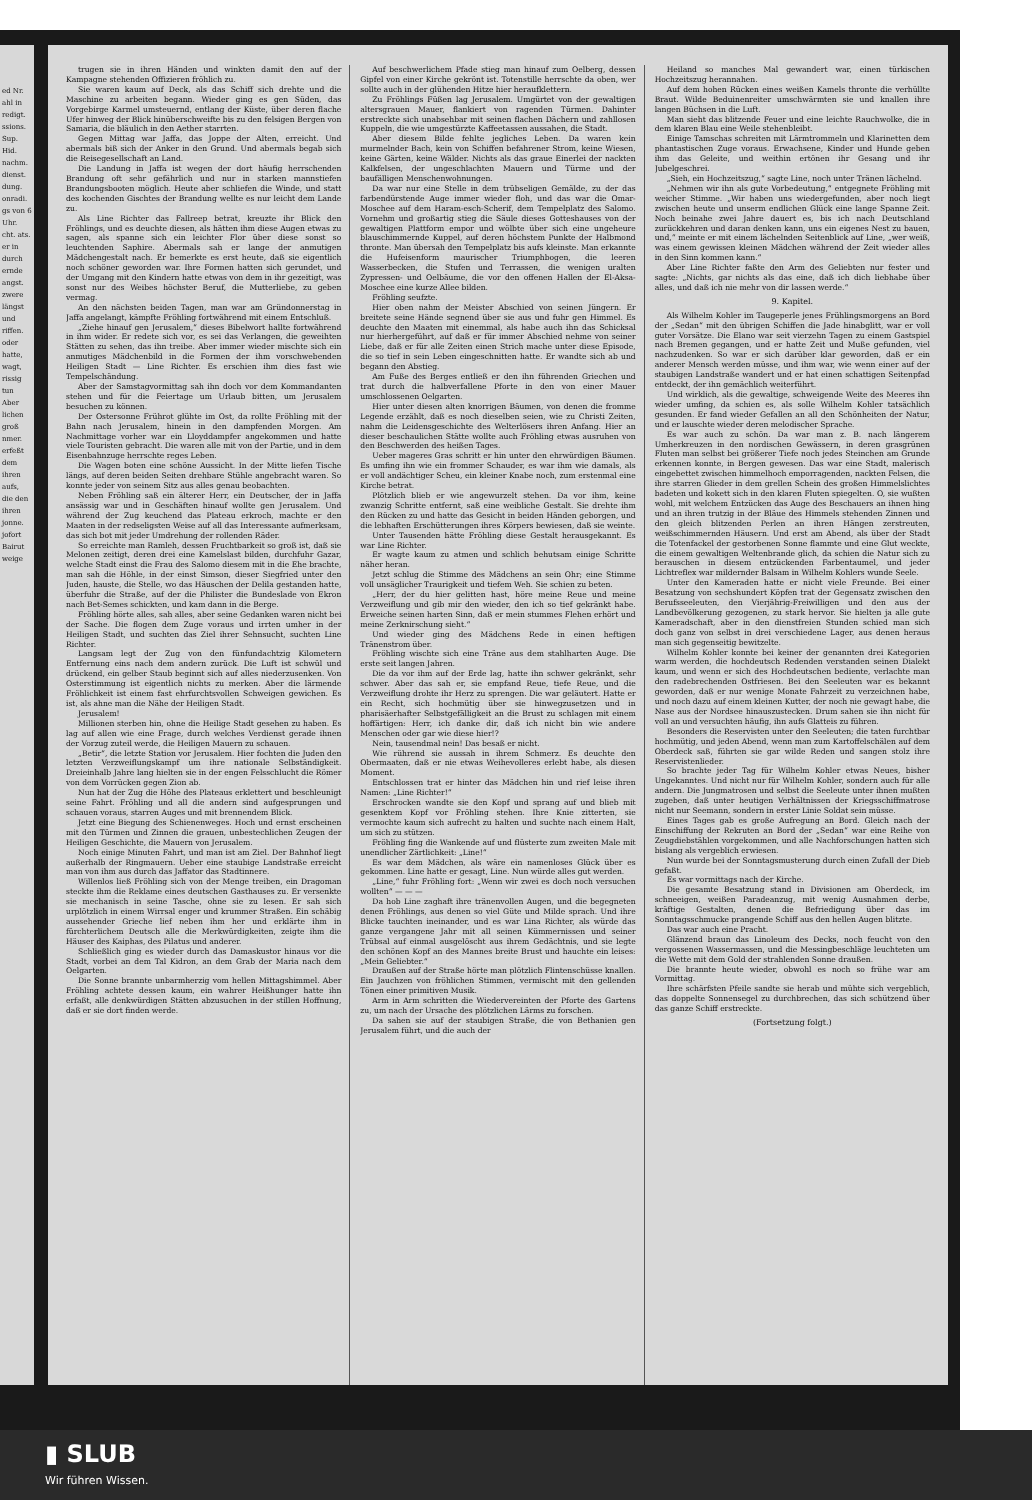ed Nr. ahl in redigt. ssions. Sup. Hid. nachm. dienst. dung. onradi. gs von 6 Uhr. cht. ats. er in durch ernde angst. zwere längst und riffen. oder hatte, wagt, rissig tun Aber lichen groß nmer. erfeßt dem ihren aufs, die den ihren jonne. jofort Bairut weige
trugen sie in ihren Händen und winkten damit den auf der Kampagne stehenden Offizieren fröhlich zu.
Sie waren kaum auf Deck, als das Schiff sich drehte und die Maschine zu arbeiten begann. Wieder ging es gen Süden, das Vorgebirge Karmel umsteuernd, entlang der Küste, über deren flache Ufer hinweg der Blick hinüberschweifte bis zu den felsigen Bergen von Samaria, die bläulich in den Aether starrten.
Gegen Mittag war Jaffa, das Joppe der Alten, erreicht. Und abermals biß sich der Anker in den Grund. Und abermals begab sich die Reisegesellschaft an Land.
Die Landung in Jaffa ist wegen der dort häufig herrschenden Brandung oft sehr gefährlich und nur in starken mannstiefen Brandungsbooten möglich. Heute aber schliefen die Winde, und statt des kochenden Gischtes der Brandung wellte es nur leicht dem Lande zu.
Als Line Richter das Fallreep betrat, kreuzte ihr Blick den Fröhlings, und es deuchte diesen, als hätten ihm diese Augen etwas zu sagen, als spanne sich ein leichter Flor über diese sonst so leuchtenden Saphire. Abermals sah er lange der anmutigen Mädchengestalt nach. Er bemerkte es erst heute, daß sie eigentlich noch schöner geworden war. Ihre Formen hatten sich gerundet, und der Umgang mit den Kindern hatte etwas von dem in ihr gezeitigt, was sonst nur des Weibes höchster Beruf, die Mutterliebe, zu geben vermag.
An den nächsten beiden Tagen, man war am Gründonnerstag in Jaffa angelangt, kämpfte Fröhling fortwährend mit einem Entschluß.
„Ziehe hinauf gen Jerusalem,“ dieses Bibelwort hallte fortwährend in ihm wider. Er redete sich vor, es sei das Verlangen, die geweihten Stätten zu sehen, das ihn treibe. Aber immer wieder mischte sich ein anmutiges Mädchenbild in die Formen der ihm vorschwebenden Heiligen Stadt — Line Richter. Es erschien ihm dies fast wie Tempelschändung.
Aber der Samstagvormittag sah ihn doch vor dem Kommandanten stehen und für die Feiertage um Urlaub bitten, um Jerusalem besuchen zu können.
Der Ostersonne Frührot glühte im Ost, da rollte Fröhling mit der Bahn nach Jerusalem, hinein in den dampfenden Morgen. Am Nachmittage vorher war ein Lloyddampfer angekommen und hatte viele Touristen gebracht. Die waren alle mit von der Partie, und in dem Eisenbahnzuge herrschte reges Leben.
Die Wagen boten eine schöne Aussicht. In der Mitte liefen Tische längs, auf deren beiden Seiten drehbare Stühle angebracht waren. So konnte jeder von seinem Sitz aus alles genau beobachten.
Neben Fröhling saß ein älterer Herr, ein Deutscher, der in Jaffa ansässig war und in Geschäften hinauf wollte gen Jerusalem. Und während der Zug keuchend das Plateau erkroch, machte er den Maaten in der redseligsten Weise auf all das Interessante aufmerksam, das sich bot mit jeder Umdrehung der rollenden Räder.
So erreichte man Ramleh, dessen Fruchtbarkeit so groß ist, daß sie Melonen zeitigt, deren drei eine Kamelslast bilden, durchfuhr Gazar, welche Stadt einst die Frau des Salomo diesem mit in die Ehe brachte, man sah die Höhle, in der einst Simson, dieser Siegfried unter den Juden, hauste, die Stelle, wo das Häuschen der Delila gestanden hatte, überfuhr die Straße, auf der die Philister die Bundeslade von Ekron nach Bet-Semes schickten, und kam dann in die Berge.
Fröhling hörte alles, sah alles, aber seine Gedanken waren nicht bei der Sache. Die flogen dem Zuge voraus und irrten umher in der Heiligen Stadt, und suchten das Ziel ihrer Sehnsucht, suchten Line Richter.
Langsam legt der Zug von den fünfundachtzig Kilometern Entfernung eins nach dem andern zurück. Die Luft ist schwül und drückend, ein gelber Staub beginnt sich auf alles niederzusenken. Von Osterstimmung ist eigentlich nichts zu merken. Aber die lärmende Fröhlichkeit ist einem fast ehrfurchtsvollen Schweigen gewichen. Es ist, als ahne man die Nähe der Heiligen Stadt.
Jerusalem!
Millionen sterben hin, ohne die Heilige Stadt gesehen zu haben. Es lag auf allen wie eine Frage, durch welches Verdienst gerade ihnen der Vorzug zuteil werde, die Heiligen Mauern zu schauen.
„Betir“, die letzte Station vor Jerusalem. Hier fochten die Juden den letzten Verzweiflungskampf um ihre nationale Selbständigkeit. Dreieinhalb Jahre lang hielten sie in der engen Felsschlucht die Römer von dem Vorrücken gegen Zion ab.
Nun hat der Zug die Höhe des Plateaus erklettert und beschleunigt seine Fahrt. Fröhling und all die andern sind aufgesprungen und schauen voraus, starren Auges und mit brennendem Blick.
Jetzt eine Biegung des Schienenweges. Hoch und ernst erscheinen mit den Türmen und Zinnen die grauen, unbestechlichen Zeugen der Heiligen Geschichte, die Mauern von Jerusalem.
Noch einige Minuten Fahrt, und man ist am Ziel. Der Bahnhof liegt außerhalb der Ringmauern. Ueber eine staubige Landstraße erreicht man von ihm aus durch das Jaffator das Stadtinnere.
Willenlos ließ Fröhling sich von der Menge treiben, ein Dragoman steckte ihm die Reklame eines deutschen Gasthauses zu. Er versenkte sie mechanisch in seine Tasche, ohne sie zu lesen. Er sah sich urplötzlich in einem Wirrsal enger und krummer Straßen. Ein schäbig aussehender Grieche lief neben ihm her und erklärte ihm in fürchterlichem Deutsch alle die Merkwürdigkeiten, zeigte ihm die Häuser des Kaiphas, des Pilatus und anderer.
Schließlich ging es wieder durch das Damaskustor hinaus vor die Stadt, vorbei an dem Tal Kidron, an dem Grab der Maria nach dem Oelgarten.
Die Sonne brannte unbarmherzig vom hellen Mittagshimmel. Aber Fröhling achtete dessen kaum, ein wahrer Heißhunger hatte ihn erfaßt, alle denkwürdigen Stätten abzusuchen in der stillen Hoffnung, daß er sie dort finden werde.
Auf beschwerlichem Pfade stieg man hinauf zum Oelberg, dessen Gipfel von einer Kirche gekrönt ist. Totenstille herrschte da oben, wer sollte auch in der glühenden Hitze hier heraufklettern.
Zu Fröhlings Füßen lag Jerusalem. Umgürtet von der gewaltigen altersgrauen Mauer, flankiert von ragenden Türmen. Dahinter erstreckte sich unabsehbar mit seinen flachen Dächern und zahllosen Kuppeln, die wie umgestürzte Kaffeetassen aussahen, die Stadt.
Aber diesem Bilde fehlte jegliches Leben. Da waren kein murmelnder Bach, kein von Schiffen befahrener Strom, keine Wiesen, keine Gärten, keine Wälder. Nichts als das graue Einerlei der nackten Kalkfelsen, der ungeschlachten Mauern und Türme und der baufälligen Menschenwohnungen.
Da war nur eine Stelle in dem trübseligen Gemälde, zu der das farbendürstende Auge immer wieder floh, und das war die Omar-Moschee auf dem Haram-esch-Scherif, dem Tempelplatz des Salomo. Vornehm und großartig stieg die Säule dieses Gotteshauses von der gewaltigen Plattform empor und wölbte über sich eine ungeheure blauschimmernde Kuppel, auf deren höchstem Punkte der Halbmond thronte. Man übersah den Tempelplatz bis aufs kleinste. Man erkannte die Hufeisenform maurischer Triumphbogen, die leeren Wasserbecken, die Stufen und Terrassen, die wenigen uralten Zypressen- und Oelbäume, die vor den offenen Hallen der El-Aksa-Moschee eine kurze Allee bilden.
Fröhling seufzte.
Hier oben nahm der Meister Abschied von seinen Jüngern. Er breitete seine Hände segnend über sie aus und fuhr gen Himmel. Es deuchte den Maaten mit einemmal, als habe auch ihn das Schicksal nur hierhergeführt, auf daß er für immer Abschied nehme von seiner Liebe, daß er für alle Zeiten einen Strich mache unter diese Episode, die so tief in sein Leben eingeschnitten hatte. Er wandte sich ab und begann den Abstieg.
Am Fuße des Berges entließ er den ihn führenden Griechen und trat durch die halbverfallene Pforte in den von einer Mauer umschlossenen Oelgarten.
Hier unter diesen alten knorrigen Bäumen, von denen die fromme Legende erzählt, daß es noch dieselben seien, wie zu Christi Zeiten, nahm die Leidensgeschichte des Welterlösers ihren Anfang. Hier an dieser beschaulichen Stätte wollte auch Fröhling etwas ausruhen von den Beschwerden des heißen Tages.
Ueber mageres Gras schritt er hin unter den ehrwürdigen Bäumen. Es umfing ihn wie ein frommer Schauder, es war ihm wie damals, als er voll andächtiger Scheu, ein kleiner Knabe noch, zum erstenmal eine Kirche betrat.
Plötzlich blieb er wie angewurzelt stehen. Da vor ihm, keine zwanzig Schritte entfernt, saß eine weibliche Gestalt. Sie drehte ihm den Rücken zu und hatte das Gesicht in beiden Händen geborgen, und die lebhaften Erschütterungen ihres Körpers bewiesen, daß sie weinte.
Unter Tausenden hätte Fröhling diese Gestalt herausgekannt. Es war Line Richter.
Er wagte kaum zu atmen und schlich behutsam einige Schritte näher heran.
Jetzt schlug die Stimme des Mädchens an sein Ohr; eine Stimme voll unsäglicher Traurigkeit und tiefem Weh. Sie schien zu beten.
„Herr, der du hier gelitten hast, höre meine Reue und meine Verzweiflung und gib mir den wieder, den ich so tief gekränkt habe. Erweiche seinen harten Sinn, daß er mein stummes Flehen erhört und meine Zerknirschung sieht.“
Und wieder ging des Mädchens Rede in einen heftigen Tränenstrom über.
Fröhling wischte sich eine Träne aus dem stahlharten Auge. Die erste seit langen Jahren.
Die da vor ihm auf der Erde lag, hatte ihn schwer gekränkt, sehr schwer. Aber das sah er, sie empfand Reue, tiefe Reue, und die Verzweiflung drohte ihr Herz zu sprengen. Die war geläutert. Hatte er ein Recht, sich hochmütig über sie hinwegzusetzen und in pharisäerhafter Selbstgefälligkeit an die Brust zu schlagen mit einem hoffärtigen: Herr, ich danke dir, daß ich nicht bin wie andere Menschen oder gar wie diese hier!?
Nein, tausendmal nein! Das besaß er nicht.
Wie rührend sie aussah in ihrem Schmerz. Es deuchte den Obermaaten, daß er nie etwas Weihevolleres erlebt habe, als diesen Moment.
Entschlossen trat er hinter das Mädchen hin und rief leise ihren Namen: „Line Richter!“
Erschrocken wandte sie den Kopf und sprang auf und blieb mit gesenktem Kopf vor Fröhling stehen. Ihre Knie zitterten, sie vermochte kaum sich aufrecht zu halten und suchte nach einem Halt, um sich zu stützen.
Fröhling fing die Wankende auf und flüsterte zum zweiten Male mit unendlicher Zärtlichkeit: „Line!“
Es war dem Mädchen, als wäre ein namenloses Glück über es gekommen. Line hatte er gesagt, Line. Nun würde alles gut werden.
„Line,“ fuhr Fröhling fort: „Wenn wir zwei es doch noch versuchen wollten“ — — —
Da hob Line zaghaft ihre tränenvollen Augen, und die begegneten denen Fröhlings, aus denen so viel Güte und Milde sprach. Und ihre Blicke tauchten ineinander, und es war Lina Richter, als würde das ganze vergangene Jahr mit all seinen Kümmernissen und seiner Trübsal auf einmal ausgelöscht aus ihrem Gedächtnis, und sie legte den schönen Kopf an des Mannes breite Brust und hauchte ein leises: „Mein Geliebter.“
Draußen auf der Straße hörte man plötzlich Flintenschüsse knallen. Ein Jauchzen von fröhlichen Stimmen, vermischt mit den gellenden Tönen einer primitiven Musik.
Arm in Arm schritten die Wiedervereinten der Pforte des Gartens zu, um nach der Ursache des plötzlichen Lärms zu forschen.
Da sahen sie auf der staubigen Straße, die von Bethanien gen Jerusalem führt, und die auch der
Heiland so manches Mal gewandert war, einen türkischen Hochzeitszug herannahen.
Auf dem hohen Rücken eines weißen Kamels thronte die verhüllte Braut. Wilde Beduinenreiter umschwärmten sie und knallen ihre langen Büchsen in die Luft.
Man sieht das blitzende Feuer und eine leichte Rauchwolke, die in dem klaren Blau eine Weile stehenbleibt.
Einige Tamschas schreiten mit Lärmtrommeln und Klarinetten dem phantastischen Zuge voraus. Erwachsene, Kinder und Hunde geben ihm das Geleite, und weithin ertönen ihr Gesang und ihr Jubelgeschrei.
„Sieh, ein Hochzeitszug,“ sagte Line, noch unter Tränen lächelnd.
„Nehmen wir ihn als gute Vorbedeutung,“ entgegnete Fröhling mit weicher Stimme. „Wir haben uns wiedergefunden, aber noch liegt zwischen heute und unserm endlichen Glück eine lange Spanne Zeit. Noch beinahe zwei Jahre dauert es, bis ich nach Deutschland zurückkehren und daran denken kann, uns ein eigenes Nest zu bauen, und,“ meinte er mit einem lächelnden Seitenblick auf Line, „wer weiß, was einem gewissen kleinen Mädchen während der Zeit wieder alles in den Sinn kommen kann.“
Aber Line Richter faßte den Arm des Geliebten nur fester und sagte: „Nichts, gar nichts als das eine, daß ich dich liebhabe über alles, und daß ich nie mehr von dir lassen werde.“
9. Kapitel.
Als Wilhelm Kohler im Taugeperle jenes Frühlingsmorgens an Bord der „Sedan“ mit den übrigen Schiffen die Jade hinabglitt, war er voll guter Vorsätze. Die Elano war seit vierzehn Tagen zu einem Gastspiel nach Bremen gegangen, und er hatte Zeit und Muße gefunden, viel nachzudenken. So war er sich darüber klar geworden, daß er ein anderer Mensch werden müsse, und ihm war, wie wenn einer auf der staubigen Landstraße wandert und er hat einen schattigen Seitenpfad entdeckt, der ihn gemächlich weiterführt.
Und wirklich, als die gewaltige, schweigende Weite des Meeres ihn wieder umfing, da schien es, als solle Wilhelm Kohler tatsächlich gesunden. Er fand wieder Gefallen an all den Schönheiten der Natur, und er lauschte wieder deren melodischer Sprache.
Es war auch zu schön. Da war man z. B. nach längerem Umherkreuzen in den nordischen Gewässern, in deren grasgrünen Fluten man selbst bei größerer Tiefe noch jedes Steinchen am Grunde erkennen konnte, in Bergen gewesen. Das war eine Stadt, malerisch eingebettet zwischen himmelhoch emporragenden, nackten Felsen, die ihre starren Glieder in dem grellen Schein des großen Himmelslichtes badeten und kokett sich in den klaren Fluten spiegelten. O, sie wußten wohl, mit welchem Entzücken das Auge des Beschauers an ihnen hing und an ihren trutzig in der Bläue des Himmels stehenden Zinnen und den gleich blitzenden Perlen an ihren Hängen zerstreuten, weißschimmernden Häusern. Und erst am Abend, als über der Stadt die Totenfackel der gestorbenen Sonne flammte und eine Glut weckte, die einem gewaltigen Weltenbrande glich, da schien die Natur sich zu berauschen in diesem entzückenden Farbentaumel, und jeder Lichtreflex war mildernder Balsam in Wilhelm Kohlers wunde Seele.
Unter den Kameraden hatte er nicht viele Freunde. Bei einer Besatzung von sechshundert Köpfen trat der Gegensatz zwischen den Berufsseeleuten, den Vierjährig-Freiwilligen und den aus der Landbevölkerung gezogenen, zu stark hervor. Sie hielten ja alle gute Kameradschaft, aber in den dienstfreien Stunden schied man sich doch ganz von selbst in drei verschiedene Lager, aus denen heraus man sich gegenseitig bewitzelte.
Wilhelm Kohler konnte bei keiner der genannten drei Kategorien warm werden, die hochdeutsch Redenden verstanden seinen Dialekt kaum, und wenn er sich des Hochdeutschen bediente, verlachte man den radebrechenden Ostfriesen. Bei den Seeleuten war es bekannt geworden, daß er nur wenige Monate Fahrzeit zu verzeichnen habe, und noch dazu auf einem kleinen Kutter, der noch nie gewagt habe, die Nase aus der Nordsee hinauszustecken. Drum sahen sie ihn nicht für voll an und versuchten häufig, ihn aufs Glatteis zu führen.
Besonders die Reservisten unter den Seeleuten; die taten furchtbar hochmütig, und jeden Abend, wenn man zum Kartoffelschälen auf dem Oberdeck saß, führten sie gar wilde Reden und sangen stolz ihre Reservistenlieder.
So brachte jeder Tag für Wilhelm Kohler etwas Neues, bisher Ungekanntes. Und nicht nur für Wilhelm Kohler, sondern auch für alle andern. Die Jungmatrosen und selbst die Seeleute unter ihnen mußten zugeben, daß unter heutigen Verhältnissen der Kriegsschiffmatrose nicht nur Seemann, sondern in erster Linie Soldat sein müsse.
Eines Tages gab es große Aufregung an Bord. Gleich nach der Einschiffung der Rekruten an Bord der „Sedan“ war eine Reihe von Zeugdiebstählen vorgekommen, und alle Nachforschungen hatten sich bislang als vergeblich erwiesen.
Nun wurde bei der Sonntagsmusterung durch einen Zufall der Dieb gefaßt.
Es war vormittags nach der Kirche.
Die gesamte Besatzung stand in Divisionen am Oberdeck, im schneeigen, weißen Paradeanzug, mit wenig Ausnahmen derbe, kräftige Gestalten, denen die Befriedigung über das im Sonntagsschmucke prangende Schiff aus den hellen Augen blitzte.
Das war auch eine Pracht.
Glänzend braun das Linoleum des Decks, noch feucht von den vergossenen Wassermassen, und die Messingbeschläge leuchteten um die Wette mit dem Gold der strahlenden Sonne draußen.
Die brannte heute wieder, obwohl es noch so frühe war am Vormittag.
Ihre schärfsten Pfeile sandte sie herab und mühte sich vergeblich, das doppelte Sonnensegel zu durchbrechen, das sich schützend über das ganze Schiff erstreckte.
(Fortsetzung folgt.)
▮ SLUB
Wir führen Wissen.